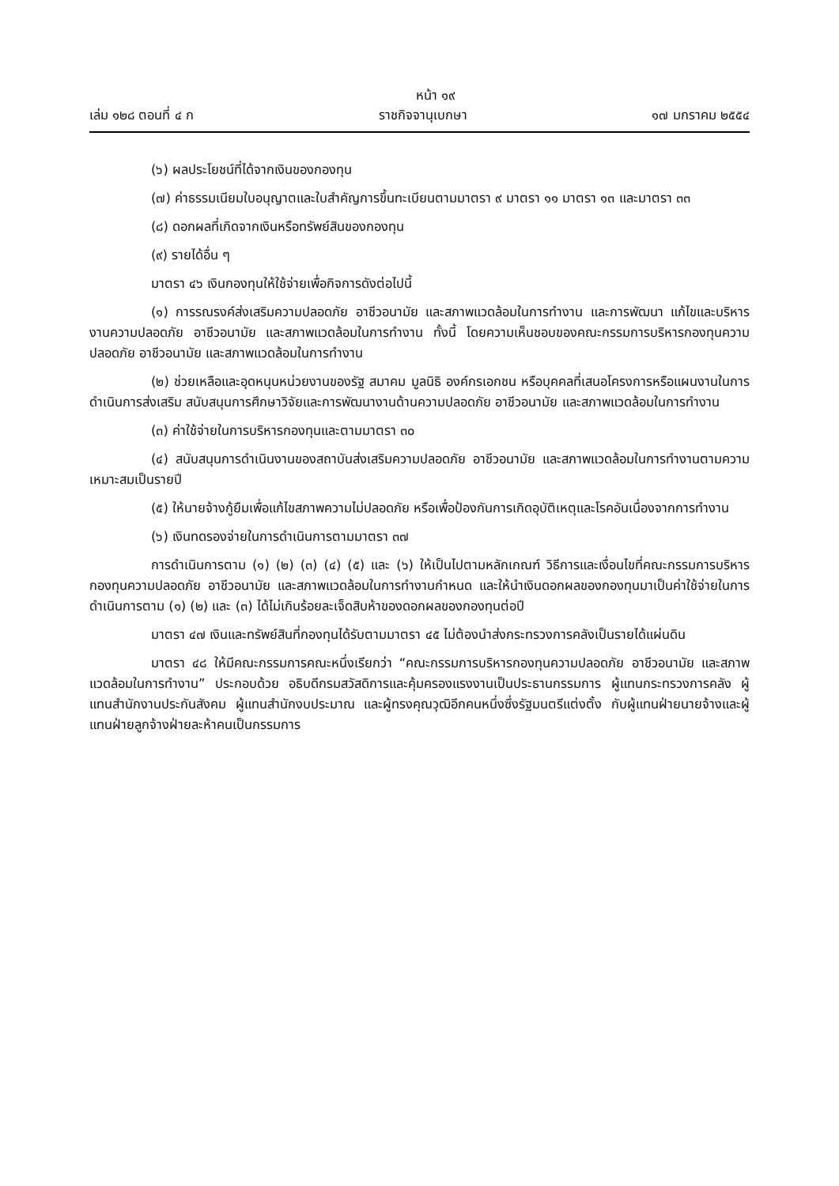หน้า ๑๙
เล่ม ๑๒๘ ตอนที่ ๔ ก ราชกิจจานุเบกษา ๑๗ มกราคม ๒๕๕๔
(๖) ผลประโยชน์ที่ได้จากเงินของกองทุน
(๗) ค่าธรรมเนียมใบอนุญาตและใบสำคัญการขึ้นทะเบียนตามมาตรา ๙ มาตรา ๑๑ มาตรา ๑๓ และมาตรา ๓๓
(๘) ดอกผลที่เกิดจากเงินหรือทรัพย์สินของกองทุน
(๙) รายได้อื่น ๆ
มาตรา ๔๖ เงินกองทุนให้ใช้จ่ายเพื่อกิจการดังต่อไปนี้
(๑) การรณรงค์ส่งเสริมความปลอดภัย อาชีวอนามัย และสภาพแวดล้อมในการทำงาน และการพัฒนา แก้ไขและบริหารงานความปลอดภัย อาชีวอนามัย และสภาพแวดล้อมในการทำงาน ทั้งนี้ โดยความเห็นชอบของคณะกรรมการบริหารกองทุนความปลอดภัย อาชีวอนามัย และสภาพแวดล้อมในการทำงาน
(๒) ช่วยเหลือและอุดหนุนหน่วยงานของรัฐ สมาคม มูลนิธิ องค์กรเอกชน หรือบุคคลที่เสนอโครงการหรือแผนงานในการดำเนินการส่งเสริม สนับสนุนการศึกษาวิจัยและการพัฒนางานด้านความปลอดภัย อาชีวอนามัย และสภาพแวดล้อมในการทำงาน
(๓) ค่าใช้จ่ายในการบริหารกองทุนและตามมาตรา ๓๐
(๔) สนับสนุนการดำเนินงานของสถาบันส่งเสริมความปลอดภัย อาชีวอนามัย และสภาพแวดล้อมในการทำงานตามความเหมาะสมเป็นรายปี
(๕) ให้นายจ้างกู้ยืมเพื่อแก้ไขสภาพความไม่ปลอดภัย หรือเพื่อป้องกันการเกิดอุบัติเหตุและโรคอันเนื่องจากการทำงาน
(๖) เงินทดรองจ่ายในการดำเนินการตามมาตรา ๓๗
การดำเนินการตาม (๑) (๒) (๓) (๔) (๕) และ (๖) ให้เป็นไปตามหลักเกณฑ์ วิธีการและเงื่อนไขที่คณะกรรมการบริหารกองทุนความปลอดภัย อาชีวอนามัย และสภาพแวดล้อมในการทำงานกำหนด และให้นำเงินดอกผลของกองทุนมาเป็นค่าใช้จ่ายในการดำเนินการตาม (๑) (๒) และ (๓) ได้ไม่เกินร้อยละเจ็ดสิบห้าของดอกผลของกองทุนต่อปี
มาตรา ๔๗ เงินและทรัพย์สินที่กองทุนได้รับตามมาตรา ๔๕ ไม่ต้องนำส่งกระทรวงการคลังเป็นรายได้แผ่นดิน
มาตรา ๔๘ ให้มีคณะกรรมการคณะหนึ่งเรียกว่า “คณะกรรมการบริหารกองทุนความปลอดภัย อาชีวอนามัย และสภาพแวดล้อมในการทำงาน” ประกอบด้วย อธิบดีกรมสวัสดิการและคุ้มครองแรงงานเป็นประธานกรรมการ ผู้แทนกระทรวงการคลัง ผู้แทนสำนักงานประกันสังคม ผู้แทนสำนักงบประมาณ และผู้ทรงคุณวุฒิอีกคนหนึ่งซึ่งรัฐมนตรีแต่งตั้ง กับผู้แทนฝ่ายนายจ้างและผู้แทนฝ่ายลูกจ้างฝ่ายละห้าคนเป็นกรรมการ